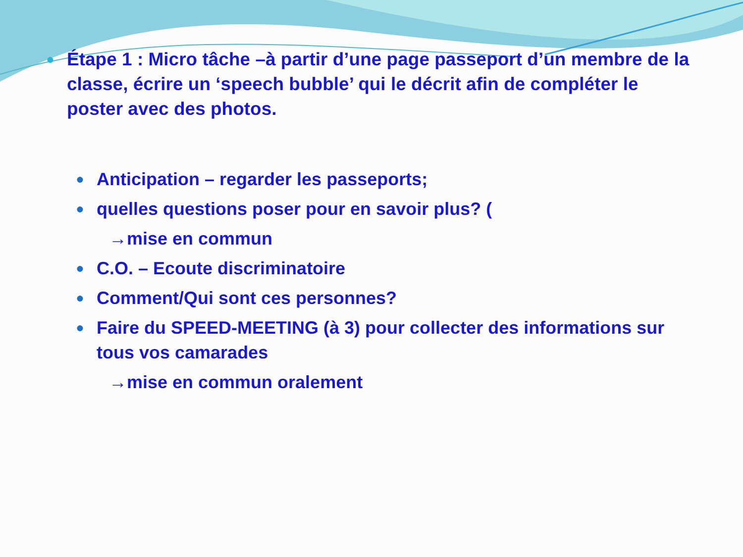●
Étape 1 : Micro tâche –à partir d’une page passeport d’un membre de la classe, écrire un ‘speech bubble’ qui le décrit afin de compléter le poster avec des photos.
● Anticipation – regarder les passeports;
● quelles questions poser pour en savoir plus? (
→mise en commun
● C.O. – Ecoute discriminatoire
● Comment/Qui sont ces personnes?
● Faire du SPEED-MEETING (à 3) pour collecter des informations sur tous vos camarades
→mise en commun oralement